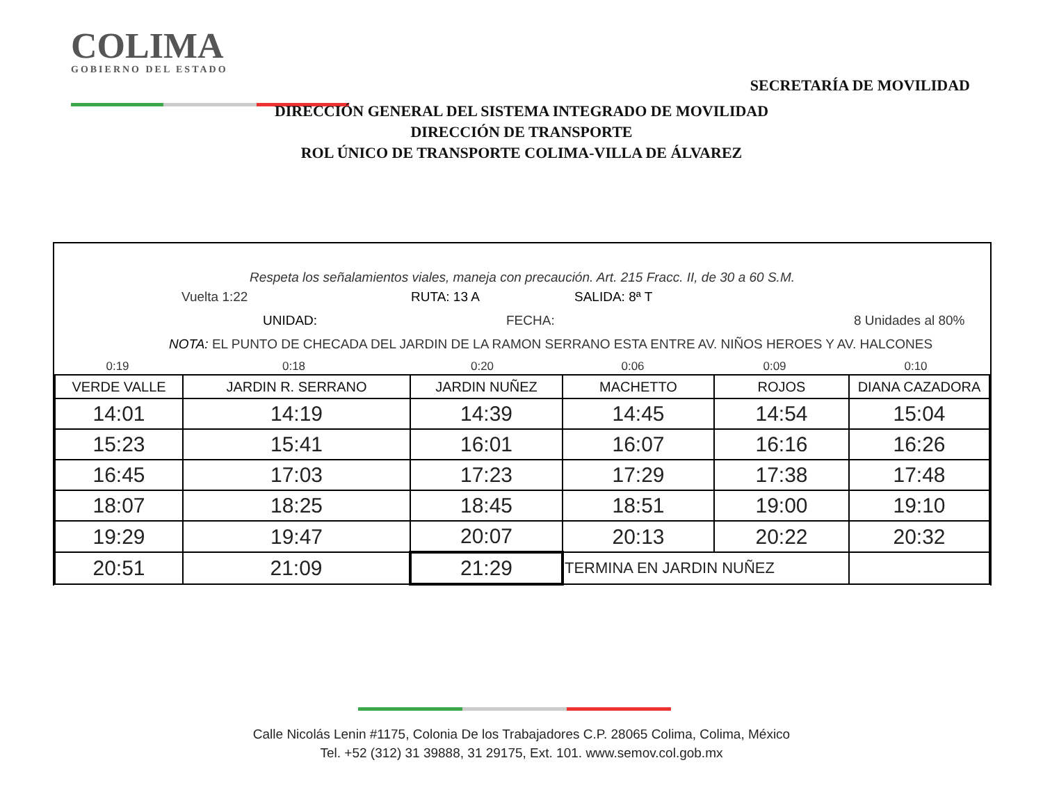COLIMA
GOBIERNO DEL ESTADO
SECRETARÍA DE MOVILIDAD
DIRECCIÓN GENERAL DEL SISTEMA INTEGRADO DE MOVILIDAD
DIRECCIÓN DE TRANSPORTE
ROL ÚNICO DE TRANSPORTE COLIMA-VILLA DE ÁLVAREZ
Respeta los señalamientos viales, maneja con precaución. Art. 215 Fracc. II, de 30 a 60 S.M.
Vuelta 1:22 RUTA: 13 A SALIDA: 8ª T
UNIDAD: FECHA: 8 Unidades al 80%
NOTA: EL PUNTO DE CHECADA DEL JARDIN DE LA RAMON SERRANO ESTA ENTRE AV. NIÑOS HEROES Y AV. HALCONES
| 0:19 | 0:18 | 0:20 | 0:06 | 0:09 | 0:10 |
| VERDE VALLE | JARDIN R. SERRANO | JARDIN NUÑEZ | MACHETTO | ROJOS | DIANA CAZADORA |
| --- | --- | --- | --- | --- | --- |
| 14:01 | 14:19 | 14:39 | 14:45 | 14:54 | 15:04 |
| 15:23 | 15:41 | 16:01 | 16:07 | 16:16 | 16:26 |
| 16:45 | 17:03 | 17:23 | 17:29 | 17:38 | 17:48 |
| 18:07 | 18:25 | 18:45 | 18:51 | 19:00 | 19:10 |
| 19:29 | 19:47 | 20:07 | 20:13 | 20:22 | 20:32 |
| 20:51 | 21:09 | 21:29 | TERMINA EN JARDIN NUÑEZ | | |
Calle Nicolás Lenin #1175, Colonia De los Trabajadores C.P. 28065 Colima, Colima, México
Tel. +52 (312) 31 39888, 31 29175, Ext. 101. www.semov.col.gob.mx